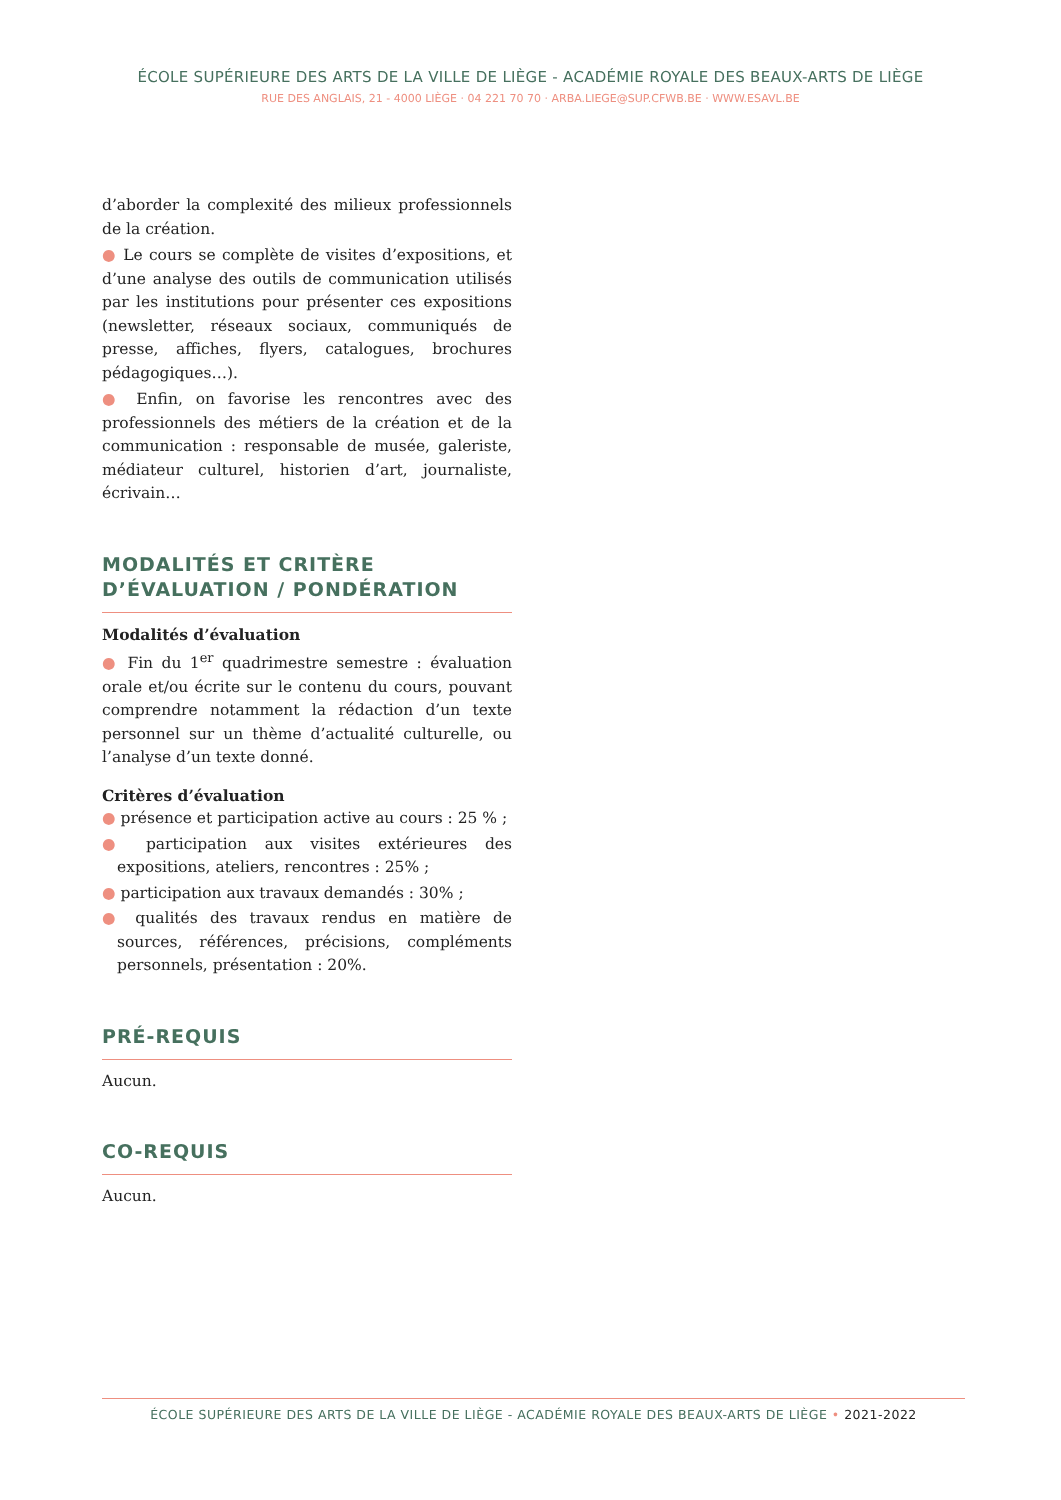ÉCOLE SUPÉRIEURE DES ARTS DE LA VILLE DE LIÈGE - ACADÉMIE ROYALE DES BEAUX-ARTS DE LIÈGE
RUE DES ANGLAIS, 21 - 4000 LIÈGE · 04 221 70 70 · ARBA.LIEGE@SUP.CFWB.BE · WWW.ESAVL.BE
d’aborder la complexité des milieux professionnels de la création.
● Le cours se complète de visites d’expositions, et d’une analyse des outils de communication utilisés par les institutions pour présenter ces expositions (newsletter, réseaux sociaux, communiqués de presse, affiches, flyers, catalogues, brochures pédagogiques…).
● Enfin, on favorise les rencontres avec des professionnels des métiers de la création et de la communication : responsable de musée, galeriste, médiateur culturel, historien d’art, journaliste, écrivain…
MODALITÉS ET CRITÈRE D’ÉVALUATION / PONDÉRATION
Modalités d’évaluation
● Fin du 1<sup>er</sup> quadrimestre semestre : évaluation orale et/ou écrite sur le contenu du cours, pouvant comprendre notamment la rédaction d’un texte personnel sur un thème d’actualité culturelle, ou l’analyse d’un texte donné.
Critères d’évaluation
● présence et participation active au cours : 25 % ;
● participation aux visites extérieures des expositions, ateliers, rencontres : 25% ;
● participation aux travaux demandés : 30% ;
● qualités des travaux rendus en matière de sources, références, précisions, compléments personnels, présentation : 20%.
PRÉ-REQUIS
Aucun.
CO-REQUIS
Aucun.
ÉCOLE SUPÉRIEURE DES ARTS DE LA VILLE DE LIÈGE - ACADÉMIE ROYALE DES BEAUX-ARTS DE LIÈGE • 2021-2022